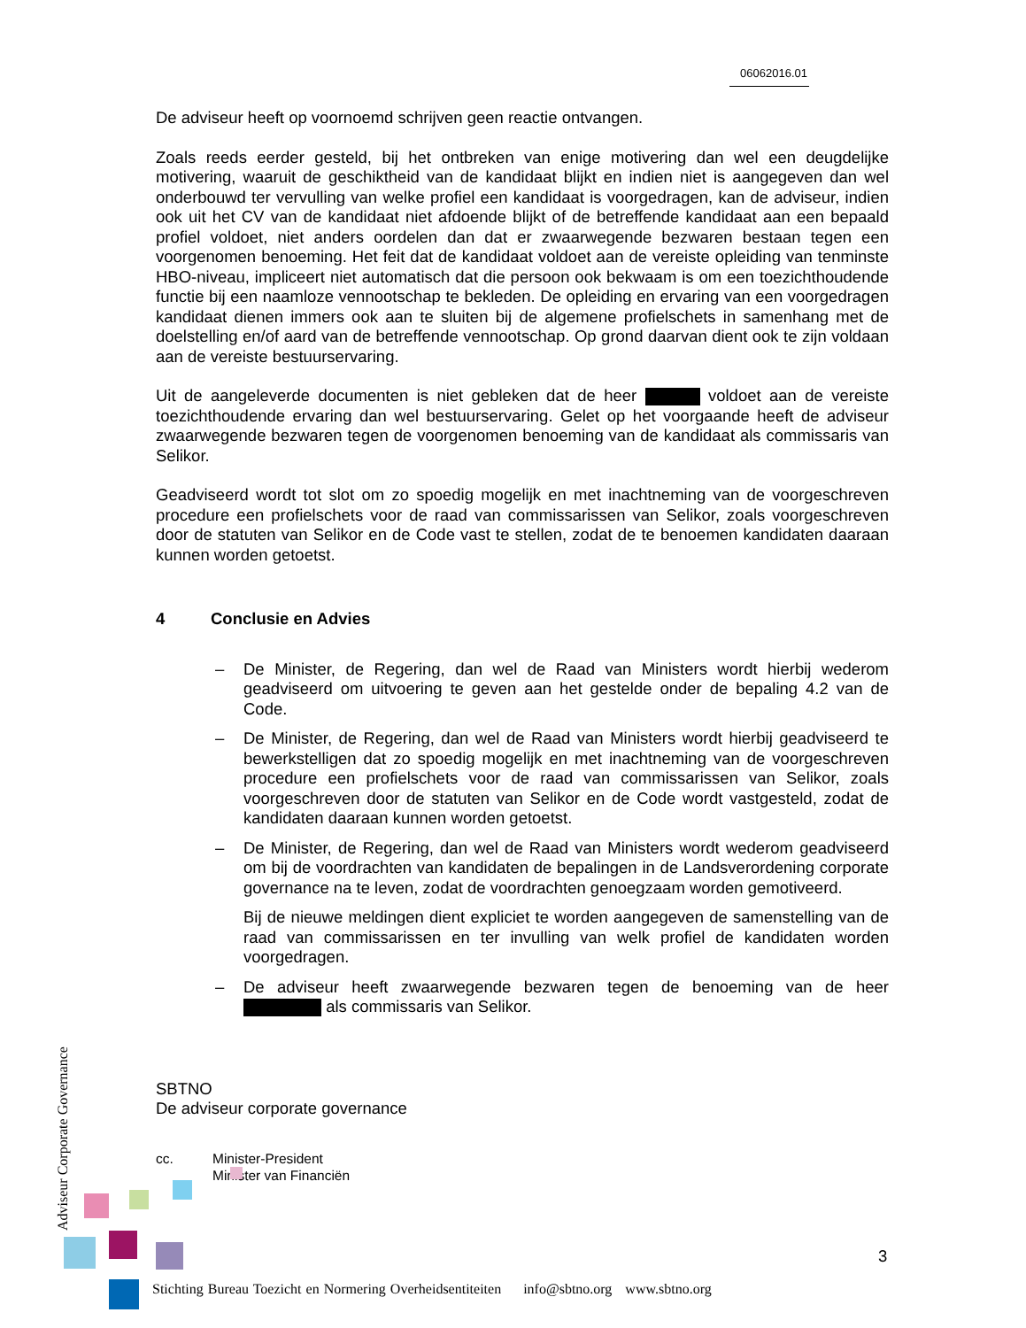06062016.01
De adviseur heeft op voornoemd schrijven geen reactie ontvangen.
Zoals reeds eerder gesteld, bij het ontbreken van enige motivering dan wel een deugdelijke motivering, waaruit de geschiktheid van de kandidaat blijkt en indien niet is aangegeven dan wel onderbouwd ter vervulling van welke profiel een kandidaat is voorgedragen, kan de adviseur, indien ook uit het CV van de kandidaat niet afdoende blijkt of de betreffende kandidaat aan een bepaald profiel voldoet, niet anders oordelen dan dat er zwaarwegende bezwaren bestaan tegen een voorgenomen benoeming. Het feit dat de kandidaat voldoet aan de vereiste opleiding van tenminste HBO-niveau, impliceert niet automatisch dat die persoon ook bekwaam is om een toezichthoudende functie bij een naamloze vennootschap te bekleden. De opleiding en ervaring van een voorgedragen kandidaat dienen immers ook aan te sluiten bij de algemene profielschets in samenhang met de doelstelling en/of aard van de betreffende vennootschap. Op grond daarvan dient ook te zijn voldaan aan de vereiste bestuurservaring.
Uit de aangeleverde documenten is niet gebleken dat de heer voldoet aan de vereiste toezichthoudende ervaring dan wel bestuurservaring. Gelet op het voorgaande heeft de adviseur zwaarwegende bezwaren tegen de voorgenomen benoeming van de kandidaat als commissaris van Selikor.
Geadviseerd wordt tot slot om zo spoedig mogelijk en met inachtneming van de voorgeschreven procedure een profielschets voor de raad van commissarissen van Selikor, zoals voorgeschreven door de statuten van Selikor en de Code vast te stellen, zodat de te benoemen kandidaten daaraan kunnen worden getoetst.
4 Conclusie en Advies
– De Minister, de Regering, dan wel de Raad van Ministers wordt hierbij wederom geadviseerd om uitvoering te geven aan het gestelde onder de bepaling 4.2 van de Code.
– De Minister, de Regering, dan wel de Raad van Ministers wordt hierbij geadviseerd te bewerkstelligen dat zo spoedig mogelijk en met inachtneming van de voorgeschreven procedure een profielschets voor de raad van commissarissen van Selikor, zoals voorgeschreven door de statuten van Selikor en de Code wordt vastgesteld, zodat de kandidaten daaraan kunnen worden getoetst.
– De Minister, de Regering, dan wel de Raad van Ministers wordt wederom geadviseerd om bij de voordrachten van kandidaten de bepalingen in de Landsverordening corporate governance na te leven, zodat de voordrachten genoegzaam worden gemotiveerd.
Bij de nieuwe meldingen dient expliciet te worden aangegeven de samenstelling van de raad van commissarissen en ter invulling van welk profiel de kandidaten worden voorgedragen.
– De adviseur heeft zwaarwegende bezwaren tegen de benoeming van de heer als commissaris van Selikor.
SBTNO
De adviseur corporate governance
cc. Minister-President
Minister van Financiën
Adviseur Corporate Governance
3
Stichting Bureau Toezicht en Normering Overheidsentiteiten info@sbtno.org www.sbtno.org